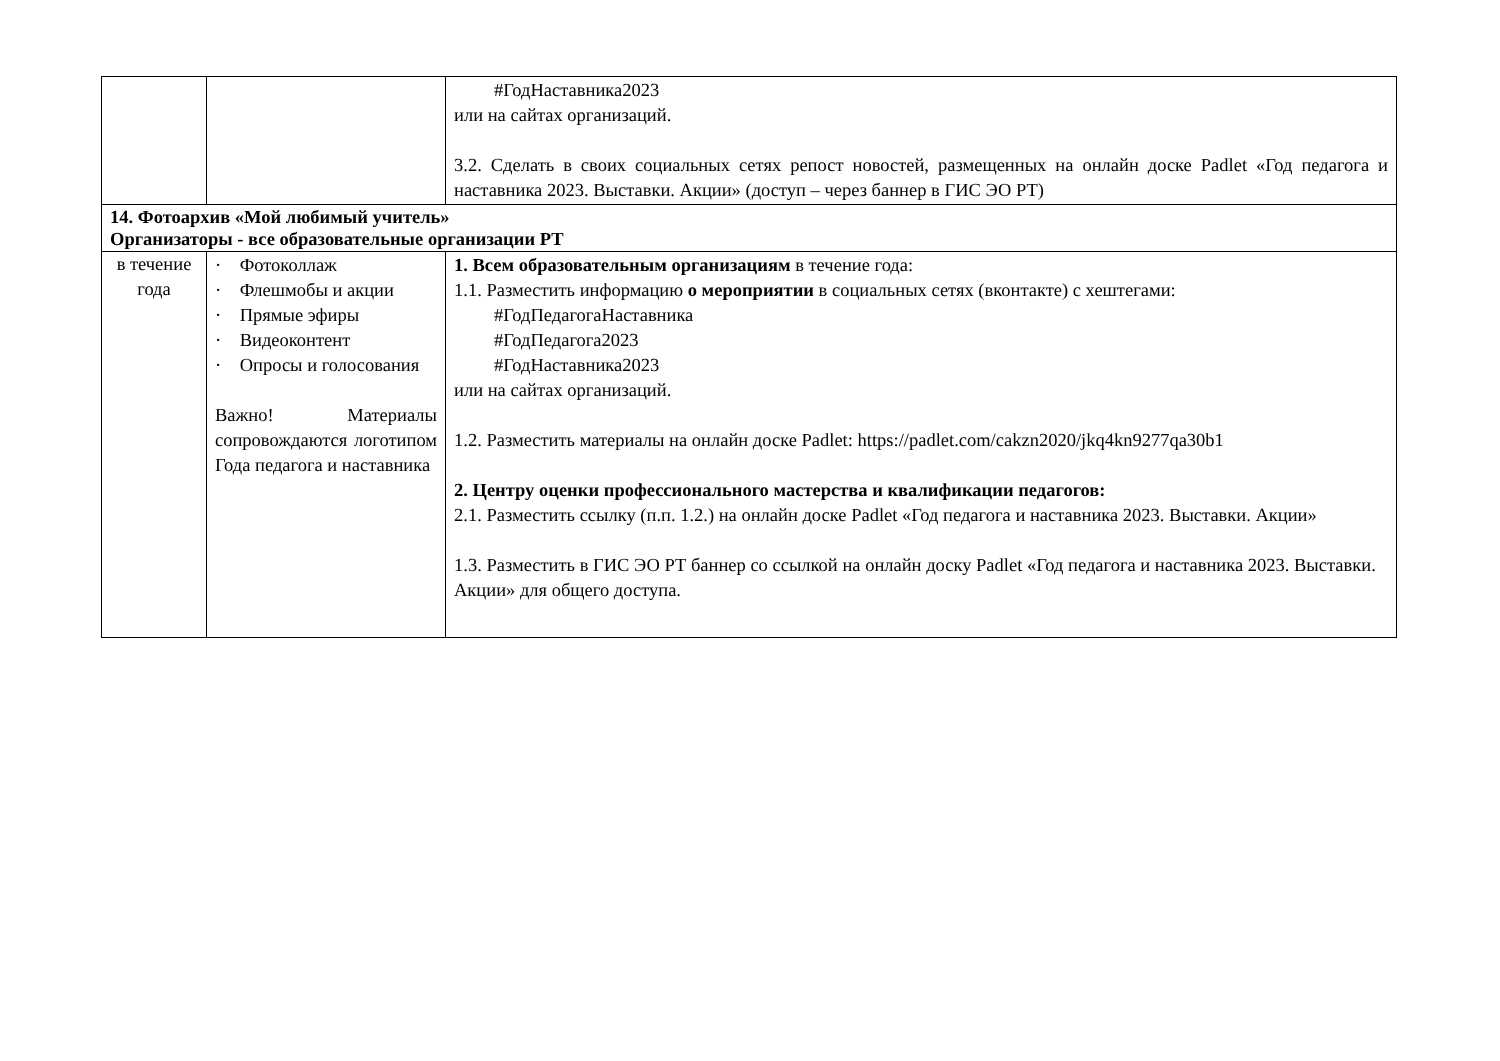| | | #ГодНаставника2023 или на сайтах организаций. 3.2. Сделать в своих социальных сетях репост новостей, размещенных на онлайн доске Padlet «Год педагога и наставника 2023. Выставки. Акции» (доступ – через баннер в ГИС ЭО РТ) |
| 14. Фотоархив «Мой любимый учитель» Организаторы - все образовательные организации РТ | | |
| в течение года | · Фотоколлаж · Флешмобы и акции · Прямые эфиры · Видеоконтент · Опросы и голосования Важно! Материалы сопровождаются логотипом Года педагога и наставника | 1. Всем образовательным организациям в течение года: 1.1. Разместить информацию о мероприятии в социальных сетях (вконтакте) с хештегами: #ГодПедагогаНаставника #ГодПедагога2023 #ГодНаставника2023 или на сайтах организаций. 1.2. Разместить материалы на онлайн доске Padlet: https://padlet.com/cakzn2020/jkq4kn9277qa30b1 2. Центру оценки профессионального мастерства и квалификации педагогов: 2.1. Разместить ссылку (п.п. 1.2.) на онлайн доске Padlet «Год педагога и наставника 2023. Выставки. Акции» 1.3. Разместить в ГИС ЭО РТ баннер со ссылкой на онлайн доску Padlet «Год педагога и наставника 2023. Выставки. Акции» для общего доступа. |